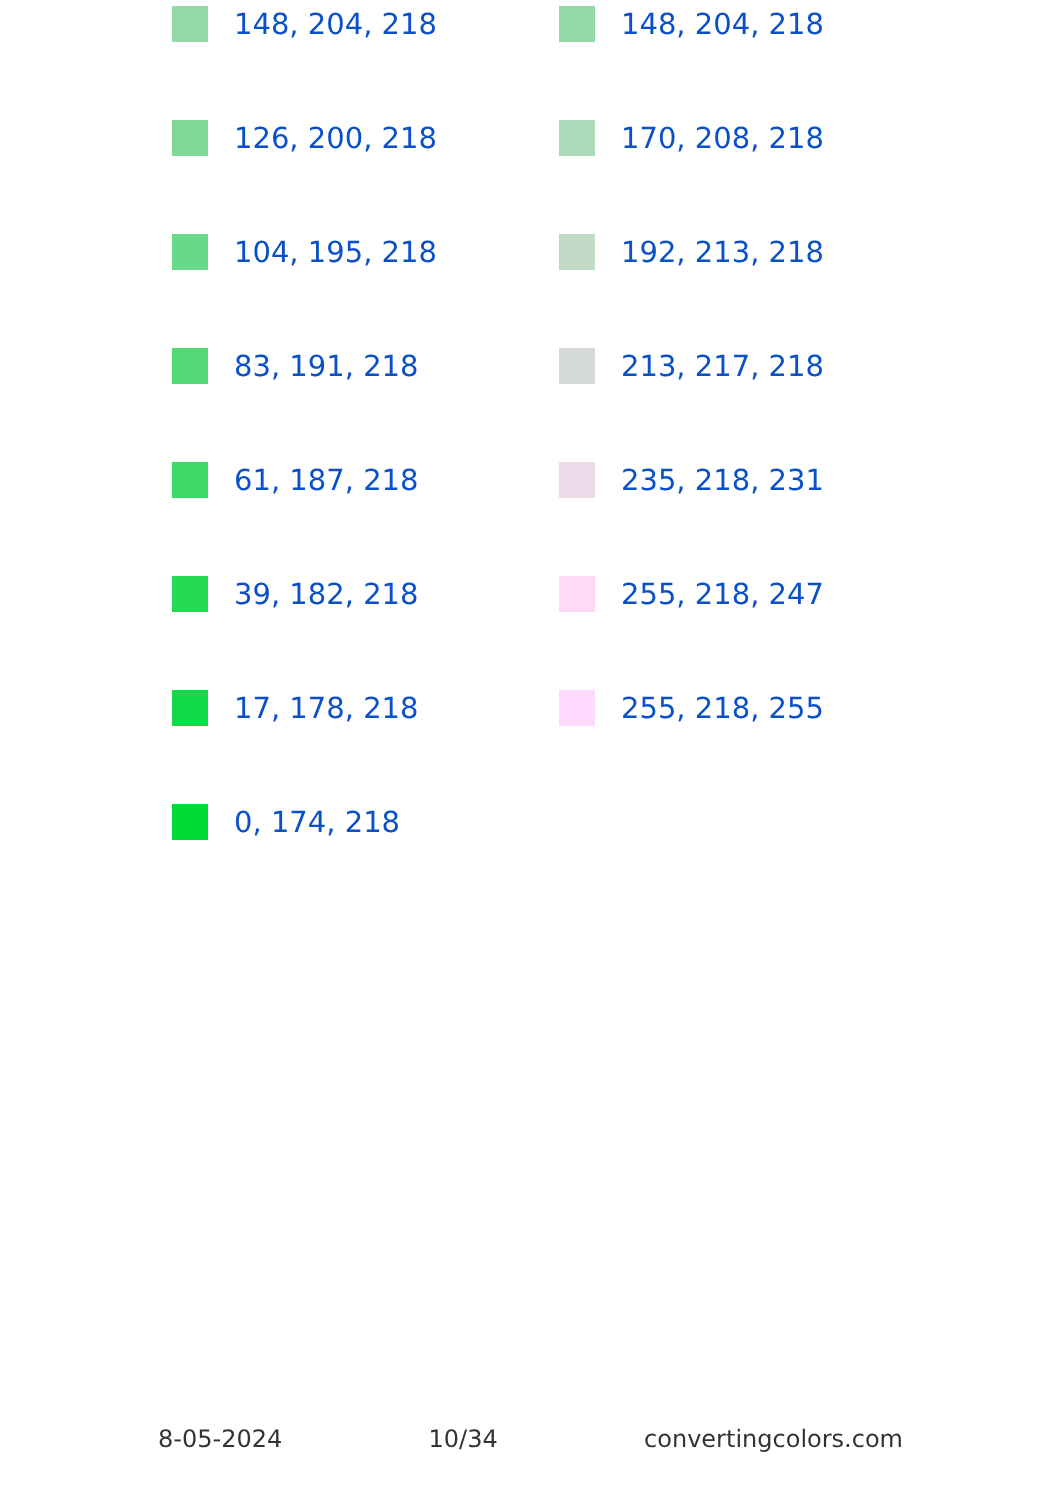148, 204, 218
148, 204, 218
126, 200, 218
170, 208, 218
104, 195, 218
192, 213, 218
83, 191, 218
213, 217, 218
61, 187, 218
235, 218, 231
39, 182, 218
255, 218, 247
17, 178, 218
255, 218, 255
0, 174, 218
8-05-2024 10/34 convertingcolors.com